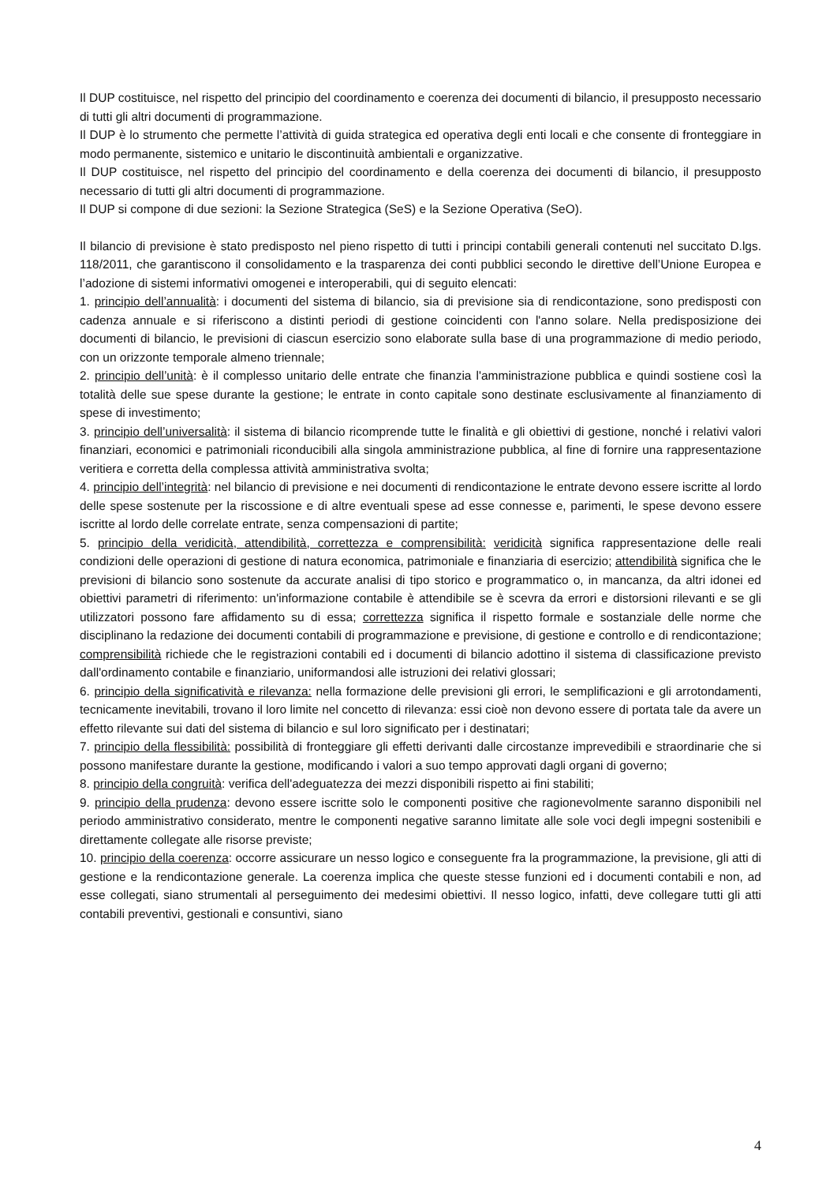Il DUP costituisce, nel rispetto del principio del coordinamento e coerenza dei documenti di bilancio, il presupposto necessario di tutti gli altri documenti di programmazione.
Il DUP è lo strumento che permette l’attività di guida strategica ed operativa degli enti locali e che consente di fronteggiare in modo permanente, sistemico e unitario le discontinuità ambientali e organizzative.
Il DUP costituisce, nel rispetto del principio del coordinamento e della coerenza dei documenti di bilancio, il presupposto necessario di tutti gli altri documenti di programmazione.
Il DUP si compone di due sezioni: la Sezione Strategica (SeS) e la Sezione Operativa (SeO).
Il bilancio di previsione è stato predisposto nel pieno rispetto di tutti i principi contabili generali contenuti nel succitato D.lgs. 118/2011, che garantiscono il consolidamento e la trasparenza dei conti pubblici secondo le direttive dell’Unione Europea e l’adozione di sistemi informativi omogenei e interoperabili, qui di seguito elencati:
1. principio dell’annualità: i documenti del sistema di bilancio, sia di previsione sia di rendicontazione, sono predisposti con cadenza annuale e si riferiscono a distinti periodi di gestione coincidenti con l'anno solare. Nella predisposizione dei documenti di bilancio, le previsioni di ciascun esercizio sono elaborate sulla base di una programmazione di medio periodo, con un orizzonte temporale almeno triennale;
2. principio dell’unità: è il complesso unitario delle entrate che finanzia l'amministrazione pubblica e quindi sostiene così la totalità delle sue spese durante la gestione; le entrate in conto capitale sono destinate esclusivamente al finanziamento di spese di investimento;
3. principio dell’universalità: il sistema di bilancio ricomprende tutte le finalità e gli obiettivi di gestione, nonché i relativi valori finanziari, economici e patrimoniali riconducibili alla singola amministrazione pubblica, al fine di fornire una rappresentazione veritiera e corretta della complessa attività amministrativa svolta;
4. principio dell’integrità: nel bilancio di previsione e nei documenti di rendicontazione le entrate devono essere iscritte al lordo delle spese sostenute per la riscossione e di altre eventuali spese ad esse connesse e, parimenti, le spese devono essere iscritte al lordo delle correlate entrate, senza compensazioni di partite;
5. principio della veridicità, attendibilità, correttezza e comprensibilità: veridicità significa rappresentazione delle reali condizioni delle operazioni di gestione di natura economica, patrimoniale e finanziaria di esercizio; attendibilità significa che le previsioni di bilancio sono sostenute da accurate analisi di tipo storico e programmatico o, in mancanza, da altri idonei ed obiettivi parametri di riferimento: un'informazione contabile è attendibile se è scevra da errori e distorsioni rilevanti e se gli utilizzatori possono fare affidamento su di essa; correttezza significa il rispetto formale e sostanziale delle norme che disciplinano la redazione dei documenti contabili di programmazione e previsione, di gestione e controllo e di rendicontazione; comprensibilità richiede che le registrazioni contabili ed i documenti di bilancio adottino il sistema di classificazione previsto dall'ordinamento contabile e finanziario, uniformandosi alle istruzioni dei relativi glossari;
6. principio della significatività e rilevanza: nella formazione delle previsioni gli errori, le semplificazioni e gli arrotondamenti, tecnicamente inevitabili, trovano il loro limite nel concetto di rilevanza: essi cioè non devono essere di portata tale da avere un effetto rilevante sui dati del sistema di bilancio e sul loro significato per i destinatari;
7. principio della flessibilità: possibilità di fronteggiare gli effetti derivanti dalle circostanze imprevedibili e straordinarie che si possono manifestare durante la gestione, modificando i valori a suo tempo approvati dagli organi di governo;
8. principio della congruità: verifica dell'adeguatezza dei mezzi disponibili rispetto ai fini stabiliti;
9. principio della prudenza: devono essere iscritte solo le componenti positive che ragionevolmente saranno disponibili nel periodo amministrativo considerato, mentre le componenti negative saranno limitate alle sole voci degli impegni sostenibili e direttamente collegate alle risorse previste;
10. principio della coerenza: occorre assicurare un nesso logico e conseguente fra la programmazione, la previsione, gli atti di gestione e la rendicontazione generale. La coerenza implica che queste stesse funzioni ed i documenti contabili e non, ad esse collegati, siano strumentali al perseguimento dei medesimi obiettivi. Il nesso logico, infatti, deve collegare tutti gli atti contabili preventivi, gestionali e consuntivi, siano
4